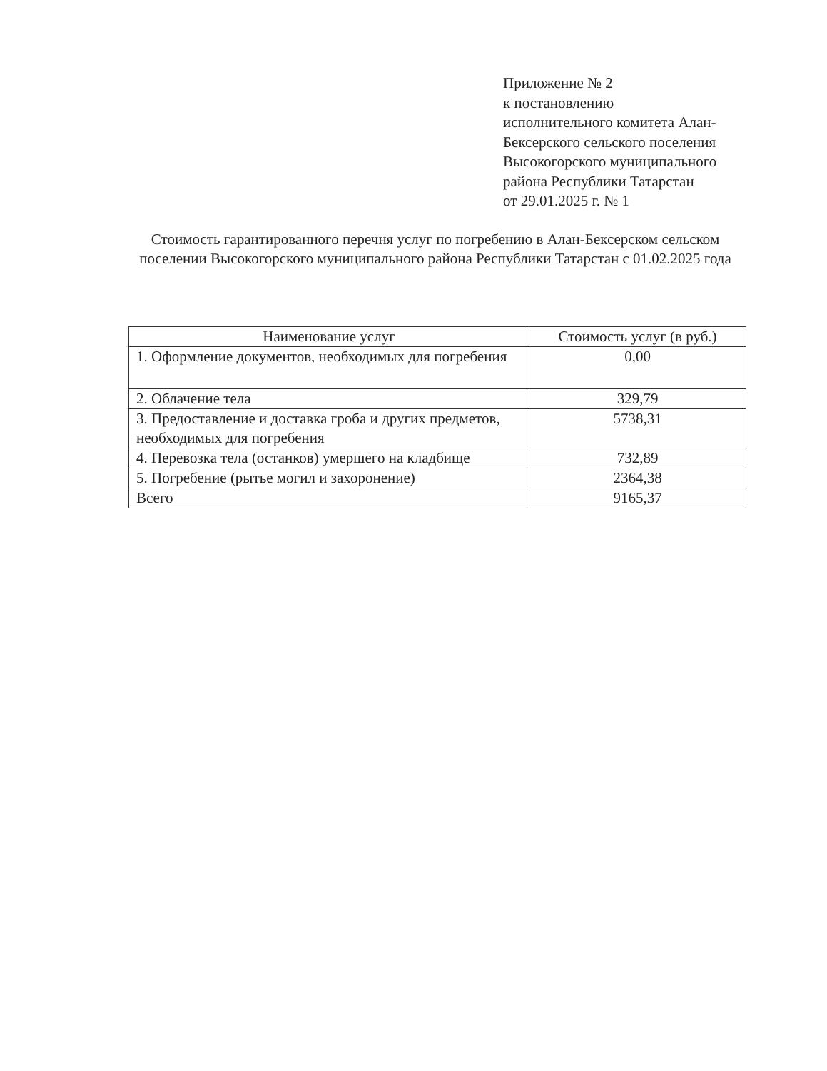Приложение № 2
к постановлению
исполнительного комитета Алан-
Бексерского сельского поселения
Высокогорского муниципального
района Республики Татарстан
от 29.01.2025 г. № 1
Стоимость гарантированного перечня услуг по погребению в Алан-Бексерском сельском поселении Высокогорского муниципального района Республики Татарстан с 01.02.2025 года
| Наименование услуг | Стоимость услуг (в руб.) |
| --- | --- |
| 1. Оформление документов, необходимых для погребения | 0,00 |
| 2. Облачение тела | 329,79 |
| 3. Предоставление и доставка гроба и других предметов, необходимых для погребения | 5738,31 |
| 4. Перевозка тела (останков) умершего на кладбище | 732,89 |
| 5. Погребение (рытье могил и захоронение) | 2364,38 |
| Всего | 9165,37 |